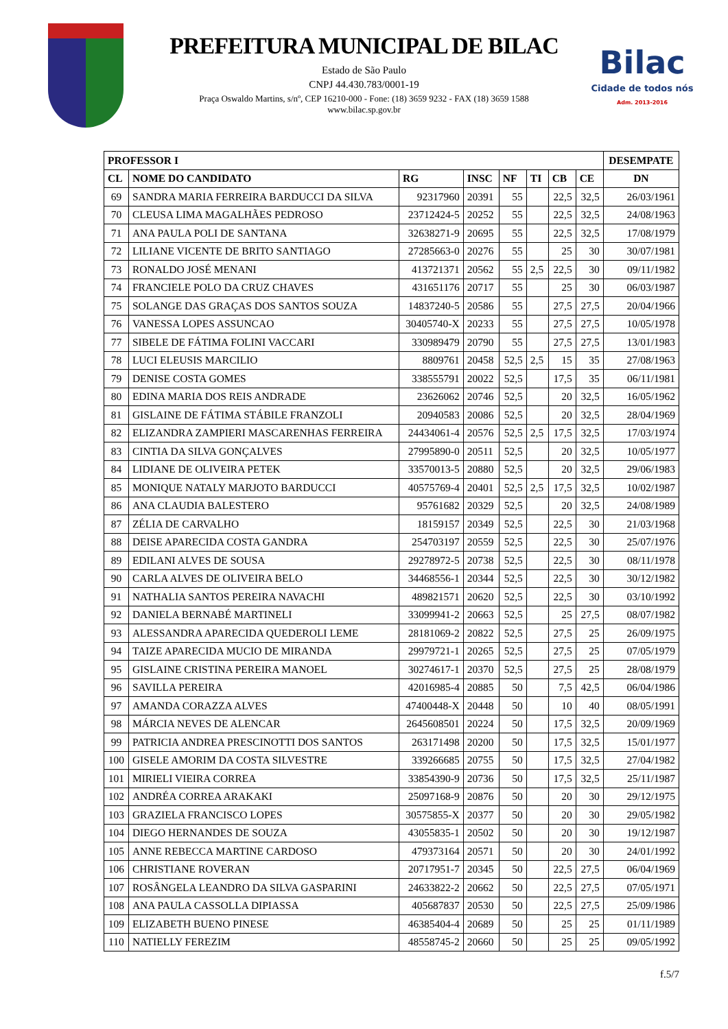PREFEITURA MUNICIPAL DE BILAC
Estado de São Paulo
CNPJ 44.430.783/0001-19
Praça Oswaldo Martins, s/nº, CEP 16210-000 - Fone: (18) 3659 9232 - FAX (18) 3659 1588
www.bilac.sp.gov.br
Bilac
Cidade de todos nós
Adm. 2013-2016
| PROFESSOR I | | | | | | | | DESEMPATE |
| --- | --- | --- | --- | --- | --- | --- | --- | --- |
| CL | NOME DO CANDIDATO | RG | INSC | NF | TI | CB | CE | DN |
| 69 | SANDRA MARIA FERREIRA BARDUCCI DA SILVA | 92317960 | 20391 | 55 | | 22,5 | 32,5 | 26/03/1961 |
| 70 | CLEUSA LIMA MAGALHÃES PEDROSO | 23712424-5 | 20252 | 55 | | 22,5 | 32,5 | 24/08/1963 |
| 71 | ANA PAULA POLI DE SANTANA | 32638271-9 | 20695 | 55 | | 22,5 | 32,5 | 17/08/1979 |
| 72 | LILIANE VICENTE DE BRITO SANTIAGO | 27285663-0 | 20276 | 55 | | 25 | 30 | 30/07/1981 |
| 73 | RONALDO JOSÉ MENANI | 413721371 | 20562 | 55 | 2,5 | 22,5 | 30 | 09/11/1982 |
| 74 | FRANCIELE POLO DA CRUZ CHAVES | 431651176 | 20717 | 55 | | 25 | 30 | 06/03/1987 |
| 75 | SOLANGE DAS GRAÇAS DOS SANTOS SOUZA | 14837240-5 | 20586 | 55 | | 27,5 | 27,5 | 20/04/1966 |
| 76 | VANESSA LOPES ASSUNCAO | 30405740-X | 20233 | 55 | | 27,5 | 27,5 | 10/05/1978 |
| 77 | SIBELE DE FÁTIMA FOLINI VACCARI | 330989479 | 20790 | 55 | | 27,5 | 27,5 | 13/01/1983 |
| 78 | LUCI ELEUSIS MARCILIO | 8809761 | 20458 | 52,5 | 2,5 | 15 | 35 | 27/08/1963 |
| 79 | DENISE COSTA GOMES | 338555791 | 20022 | 52,5 | | 17,5 | 35 | 06/11/1981 |
| 80 | EDINA MARIA DOS REIS ANDRADE | 23626062 | 20746 | 52,5 | | 20 | 32,5 | 16/05/1962 |
| 81 | GISLAINE DE FÁTIMA STÁBILE FRANZOLI | 20940583 | 20086 | 52,5 | | 20 | 32,5 | 28/04/1969 |
| 82 | ELIZANDRA ZAMPIERI MASCARENHAS FERREIRA | 24434061-4 | 20576 | 52,5 | 2,5 | 17,5 | 32,5 | 17/03/1974 |
| 83 | CINTIA DA SILVA GONÇALVES | 27995890-0 | 20511 | 52,5 | | 20 | 32,5 | 10/05/1977 |
| 84 | LIDIANE DE OLIVEIRA PETEK | 33570013-5 | 20880 | 52,5 | | 20 | 32,5 | 29/06/1983 |
| 85 | MONIQUE NATALY MARJOTO BARDUCCI | 40575769-4 | 20401 | 52,5 | 2,5 | 17,5 | 32,5 | 10/02/1987 |
| 86 | ANA CLAUDIA BALESTERO | 95761682 | 20329 | 52,5 | | 20 | 32,5 | 24/08/1989 |
| 87 | ZÉLIA DE CARVALHO | 18159157 | 20349 | 52,5 | | 22,5 | 30 | 21/03/1968 |
| 88 | DEISE APARECIDA COSTA GANDRA | 254703197 | 20559 | 52,5 | | 22,5 | 30 | 25/07/1976 |
| 89 | EDILANI ALVES DE SOUSA | 29278972-5 | 20738 | 52,5 | | 22,5 | 30 | 08/11/1978 |
| 90 | CARLA ALVES DE OLIVEIRA BELO | 34468556-1 | 20344 | 52,5 | | 22,5 | 30 | 30/12/1982 |
| 91 | NATHALIA SANTOS PEREIRA NAVACHI | 489821571 | 20620 | 52,5 | | 22,5 | 30 | 03/10/1992 |
| 92 | DANIELA BERNABÉ MARTINELI | 33099941-2 | 20663 | 52,5 | | 25 | 27,5 | 08/07/1982 |
| 93 | ALESSANDRA APARECIDA QUEDEROLI LEME | 28181069-2 | 20822 | 52,5 | | 27,5 | 25 | 26/09/1975 |
| 94 | TAIZE APARECIDA MUCIO DE MIRANDA | 29979721-1 | 20265 | 52,5 | | 27,5 | 25 | 07/05/1979 |
| 95 | GISLAINE CRISTINA PEREIRA MANOEL | 30274617-1 | 20370 | 52,5 | | 27,5 | 25 | 28/08/1979 |
| 96 | SAVILLA PEREIRA | 42016985-4 | 20885 | 50 | | 7,5 | 42,5 | 06/04/1986 |
| 97 | AMANDA CORAZZA ALVES | 47400448-X | 20448 | 50 | | 10 | 40 | 08/05/1991 |
| 98 | MÁRCIA NEVES DE ALENCAR | 2645608501 | 20224 | 50 | | 17,5 | 32,5 | 20/09/1969 |
| 99 | PATRICIA ANDREA PRESCINOTTI DOS SANTOS | 263171498 | 20200 | 50 | | 17,5 | 32,5 | 15/01/1977 |
| 100 | GISELE AMORIM DA COSTA SILVESTRE | 339266685 | 20755 | 50 | | 17,5 | 32,5 | 27/04/1982 |
| 101 | MIRIELI VIEIRA CORREA | 33854390-9 | 20736 | 50 | | 17,5 | 32,5 | 25/11/1987 |
| 102 | ANDRÉA CORREA ARAKAKI | 25097168-9 | 20876 | 50 | | 20 | 30 | 29/12/1975 |
| 103 | GRAZIELA FRANCISCO LOPES | 30575855-X | 20377 | 50 | | 20 | 30 | 29/05/1982 |
| 104 | DIEGO HERNANDES DE SOUZA | 43055835-1 | 20502 | 50 | | 20 | 30 | 19/12/1987 |
| 105 | ANNE REBECCA MARTINE CARDOSO | 479373164 | 20571 | 50 | | 20 | 30 | 24/01/1992 |
| 106 | CHRISTIANE ROVERAN | 20717951-7 | 20345 | 50 | | 22,5 | 27,5 | 06/04/1969 |
| 107 | ROSÂNGELA LEANDRO DA SILVA GASPARINI | 24633822-2 | 20662 | 50 | | 22,5 | 27,5 | 07/05/1971 |
| 108 | ANA PAULA CASSOLLA DIPIASSA | 405687837 | 20530 | 50 | | 22,5 | 27,5 | 25/09/1986 |
| 109 | ELIZABETH BUENO PINESE | 46385404-4 | 20689 | 50 | | 25 | 25 | 01/11/1989 |
| 110 | NATIELLY FEREZIM | 48558745-2 | 20660 | 50 | | 25 | 25 | 09/05/1992 |
f.5/7